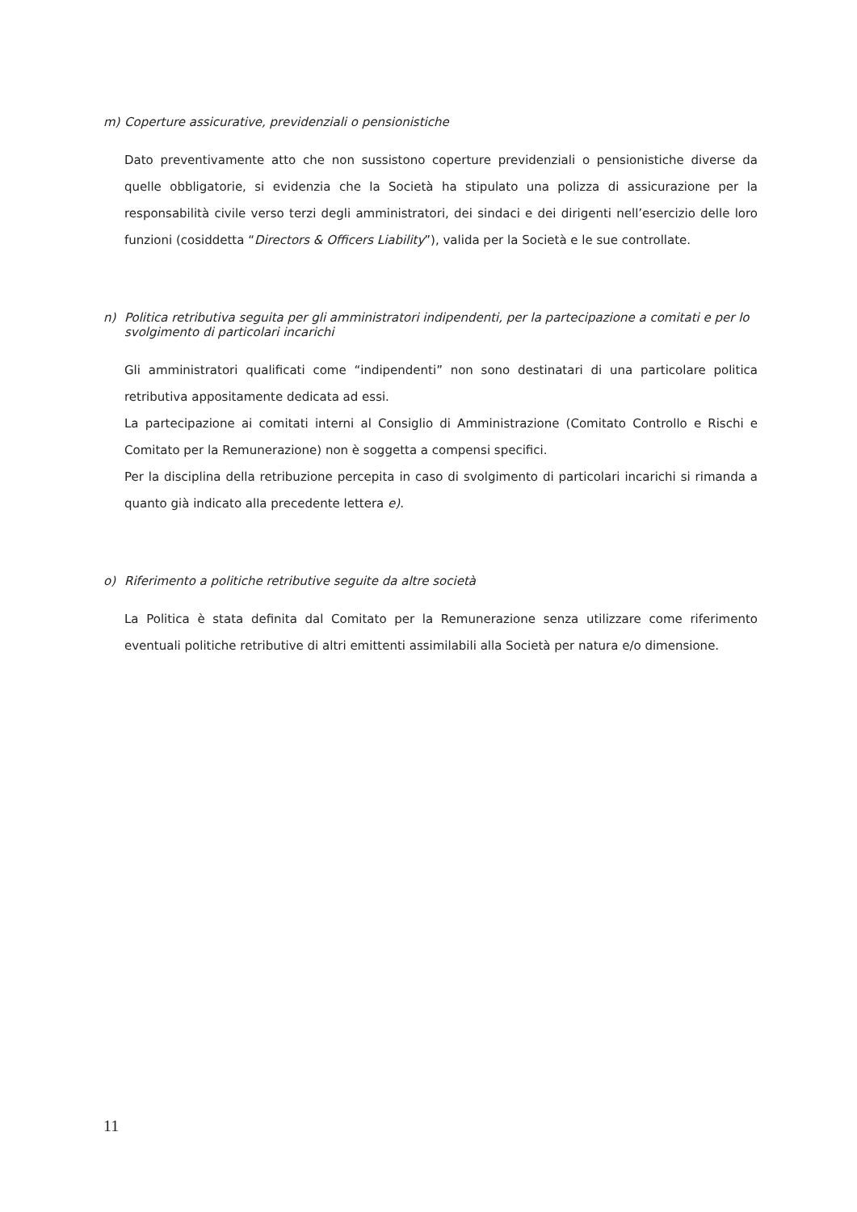m) Coperture assicurative, previdenziali o pensionistiche
Dato preventivamente atto che non sussistono coperture previdenziali o pensionistiche diverse da quelle obbligatorie, si evidenzia che la Società ha stipulato una polizza di assicurazione per la responsabilità civile verso terzi degli amministratori, dei sindaci e dei dirigenti nell’esercizio delle loro funzioni (cosiddetta “Directors & Officers Liability”), valida per la Società e le sue controllate.
n) Politica retributiva seguita per gli amministratori indipendenti, per la partecipazione a comitati e per lo svolgimento di particolari incarichi
Gli amministratori qualificati come “indipendenti” non sono destinatari di una particolare politica retributiva appositamente dedicata ad essi.
La partecipazione ai comitati interni al Consiglio di Amministrazione (Comitato Controllo e Rischi e Comitato per la Remunerazione) non è soggetta a compensi specifici.
Per la disciplina della retribuzione percepita in caso di svolgimento di particolari incarichi si rimanda a quanto già indicato alla precedente lettera e).
o) Riferimento a politiche retributive seguite da altre società
La Politica è stata definita dal Comitato per la Remunerazione senza utilizzare come riferimento eventuali politiche retributive di altri emittenti assimilabili alla Società per natura e/o dimensione.
11